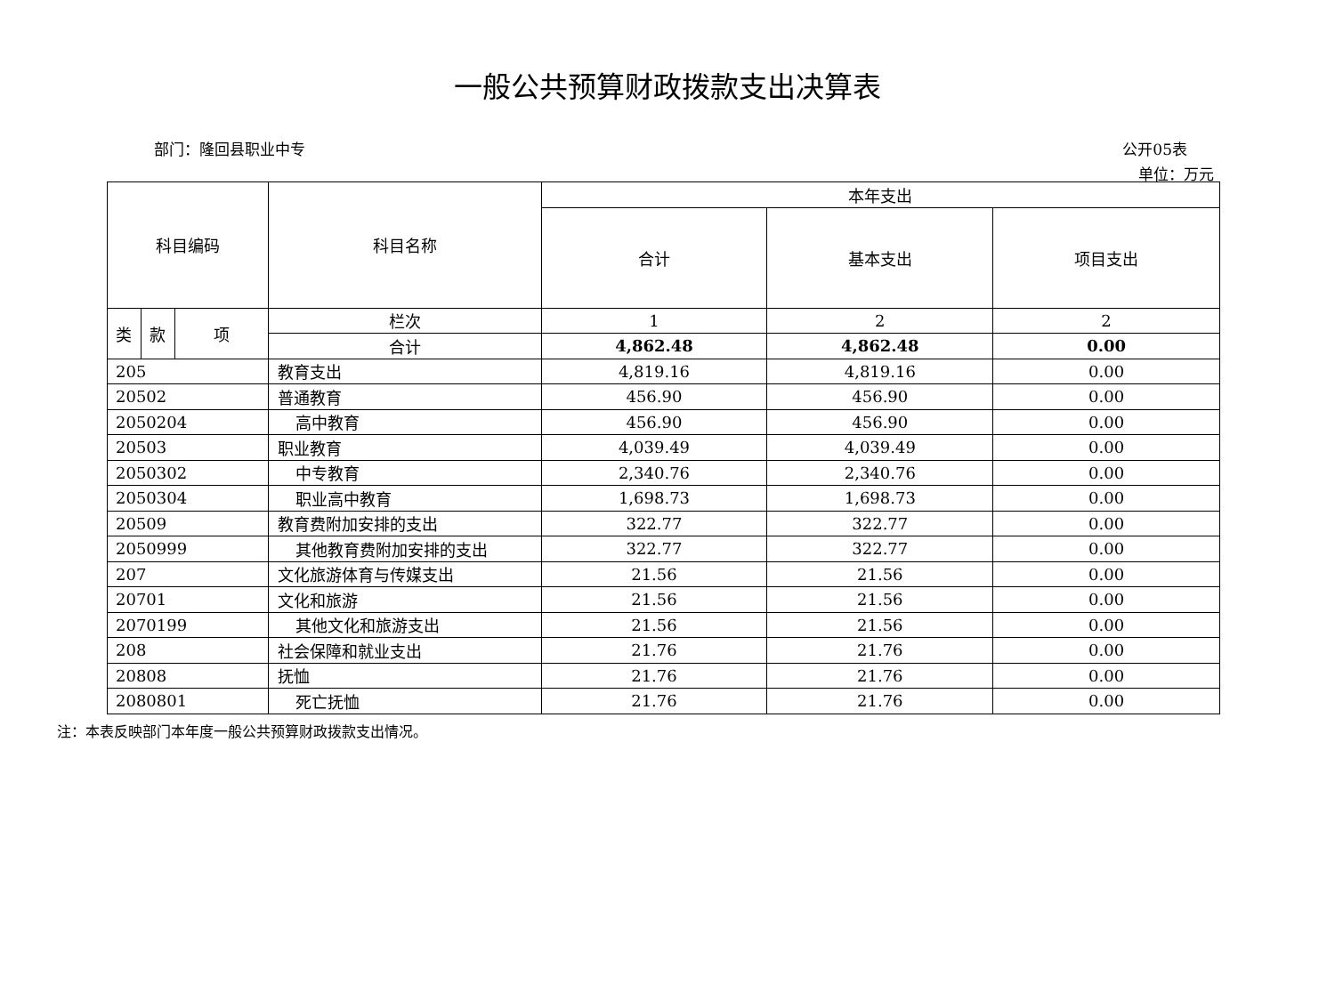一般公共预算财政拨款支出决算表
部门：隆回县职业中专 公开05表
单位：万元
| 科目编码 | | | 科目名称 | 本年支出 | | |
| --- | --- | --- | --- | --- | --- | --- |
| | | | | 合计 | 基本支出 | 项目支出 |
| 类 | 款 | 项 | 栏次 | 1 | 2 | 2 |
| | | | 合计 | 4,862.48 | 4,862.48 | 0.00 |
| 205 | | | 教育支出 | 4,819.16 | 4,819.16 | 0.00 |
| 20502 | | | 普通教育 | 456.90 | 456.90 | 0.00 |
| 2050204 | | | 高中教育 | 456.90 | 456.90 | 0.00 |
| 20503 | | | 职业教育 | 4,039.49 | 4,039.49 | 0.00 |
| 2050302 | | | 中专教育 | 2,340.76 | 2,340.76 | 0.00 |
| 2050304 | | | 职业高中教育 | 1,698.73 | 1,698.73 | 0.00 |
| 20509 | | | 教育费附加安排的支出 | 322.77 | 322.77 | 0.00 |
| 2050999 | | | 其他教育费附加安排的支出 | 322.77 | 322.77 | 0.00 |
| 207 | | | 文化旅游体育与传媒支出 | 21.56 | 21.56 | 0.00 |
| 20701 | | | 文化和旅游 | 21.56 | 21.56 | 0.00 |
| 2070199 | | | 其他文化和旅游支出 | 21.56 | 21.56 | 0.00 |
| 208 | | | 社会保障和就业支出 | 21.76 | 21.76 | 0.00 |
| 20808 | | | 抚恤 | 21.76 | 21.76 | 0.00 |
| 2080801 | | | 死亡抚恤 | 21.76 | 21.76 | 0.00 |
注：本表反映部门本年度一般公共预算财政拨款支出情况。